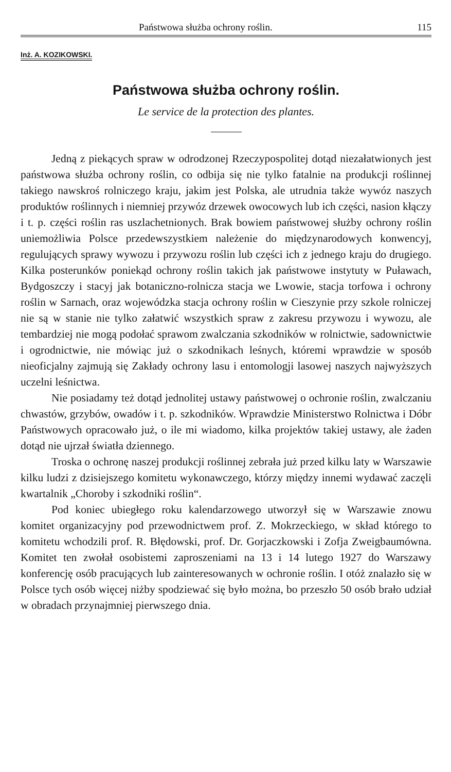Państwowa służba ochrony roślin. 115
Inż. A. KOZIKOWSKI.
Państwowa służba ochrony roślin.
Le service de la protection des plantes.
Jedną z piekących spraw w odrodzonej Rzeczypospolitej dotąd niezałatwionych jest państwowa służba ochrony roślin, co odbija się nie tylko fatalnie na produkcji roślinnej takiego nawskroś rolniczego kraju, jakim jest Polska, ale utrudnia także wywóz naszych produktów roślinnych i niemniej przywóz drzewek owocowych lub ich części, nasion kłączy i t. p. części roślin ras uszlachetnionych. Brak bowiem państwowej służby ochrony roślin uniemożliwia Polsce przedewszystkiem należenie do międzynarodowych konwencyj, regulujących sprawy wywozu i przywozu roślin lub części ich z jednego kraju do drugiego. Kilka posterunków poniekąd ochrony roślin takich jak państwowe instytuty w Puławach, Bydgoszczy i stacyj jak botaniczno-rolnicza stacja we Lwowie, stacja torfowa i ochrony roślin w Sarnach, oraz wojewódzka stacja ochrony roślin w Cieszynie przy szkole rolniczej nie są w stanie nie tylko załatwić wszystkich spraw z zakresu przywozu i wywozu, ale tembardziej nie mogą podołać sprawom zwalczania szkodników w rolnictwie, sadownictwie i ogrodnictwie, nie mówiąc już o szkodnikach leśnych, któremi wprawdzie w sposób nieoficjalny zajmują się Zakłady ochrony lasu i entomologji lasowej naszych najwyższych uczelni leśnictwa.
Nie posiadamy też dotąd jednolitej ustawy państwowej o ochronie roślin, zwalczaniu chwastów, grzybów, owadów i t. p. szkodników. Wprawdzie Ministerstwo Rolnictwa i Dóbr Państwowych opracowało już, o ile mi wiadomo, kilka projektów takiej ustawy, ale żaden dotąd nie ujrzał światła dziennego.
Troska o ochronę naszej produkcji roślinnej zebrała już przed kilku laty w Warszawie kilku ludzi z dzisiejszego komitetu wykonawczego, którzy między innemi wydawać zaczęli kwartalnik „Choroby i szkodniki roślin“.
Pod koniec ubiegłego roku kalendarzowego utworzył się w Warszawie znowu komitet organizacyjny pod przewodnictwem prof. Z. Mokrzeckiego, w skład którego to komitetu wchodzili prof. R. Błędowski, prof. Dr. Gorjaczkowski i Zofja Zweigbaumówna. Komitet ten zwołał osobistemi zaproszeniami na 13 i 14 lutego 1927 do Warszawy konferencję osób pracujących lub zainteresowanych w ochronie roślin. I otóż znalazło się w Polsce tych osób więcej niżby spodziewać się było można, bo przeszło 50 osób brało udział w obradach przynajmniej pierwszego dnia.